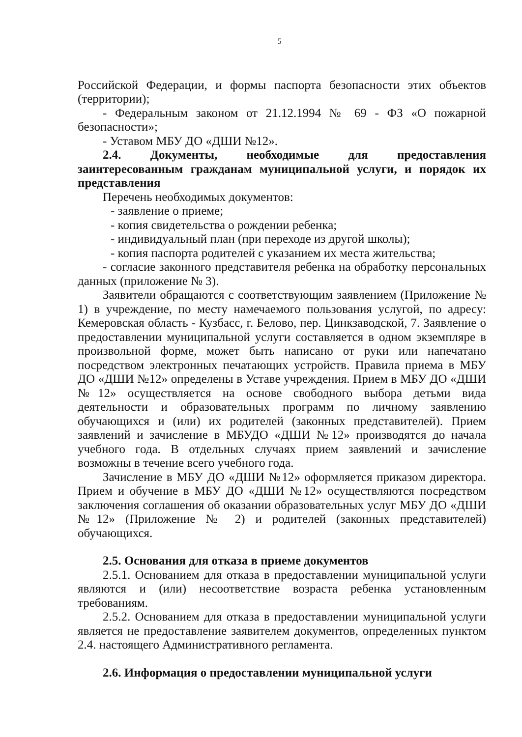5
Российской Федерации, и формы паспорта безопасности этих объектов (территории);
- Федеральным законом от 21.12.1994 № 69 - ФЗ «О пожарной безопасности»;
- Уставом МБУ ДО «ДШИ №12».
2.4. Документы, необходимые для предоставления заинтересованным гражданам муниципальной услуги, и порядок их представления
Перечень необходимых документов:
- заявление о приеме;
- копия свидетельства о рождении ребенка;
- индивидуальный план (при переходе из другой школы);
- копия паспорта родителей с указанием их места жительства;
- согласие законного представителя ребенка на обработку персональных данных (приложение № 3).
Заявители обращаются с соответствующим заявлением (Приложение № 1) в учреждение, по месту намечаемого пользования услугой, по адресу: Кемеровская область - Кузбасс, г. Белово, пер. Цинкзаводской, 7. Заявление о предоставлении муниципальной услуги составляется в одном экземпляре в произвольной форме, может быть написано от руки или напечатано посредством электронных печатающих устройств. Правила приема в МБУ ДО «ДШИ №12» определены в Уставе учреждения. Прием в МБУ ДО «ДШИ №12» осуществляется на основе свободного выбора детьми вида деятельности и образовательных программ по личному заявлению обучающихся и (или) их родителей (законных представителей). Прием заявлений и зачисление в МБУДО «ДШИ №12» производятся до начала учебного года. В отдельных случаях прием заявлений и зачисление возможны в течение всего учебного года.
Зачисление в МБУ ДО «ДШИ №12» оформляется приказом директора. Прием и обучение в МБУ ДО «ДШИ №12» осуществляются посредством заключения соглашения об оказании образовательных услуг МБУ ДО «ДШИ №12» (Приложение № 2) и родителей (законных представителей) обучающихся.
2.5. Основания для отказа в приеме документов
2.5.1. Основанием для отказа в предоставлении муниципальной услуги являются и (или) несоответствие возраста ребенка установленным требованиям.
2.5.2. Основанием для отказа в предоставлении муниципальной услуги является не предоставление заявителем документов, определенных пунктом 2.4. настоящего Административного регламента.
2.6. Информация о предоставлении муниципальной услуги